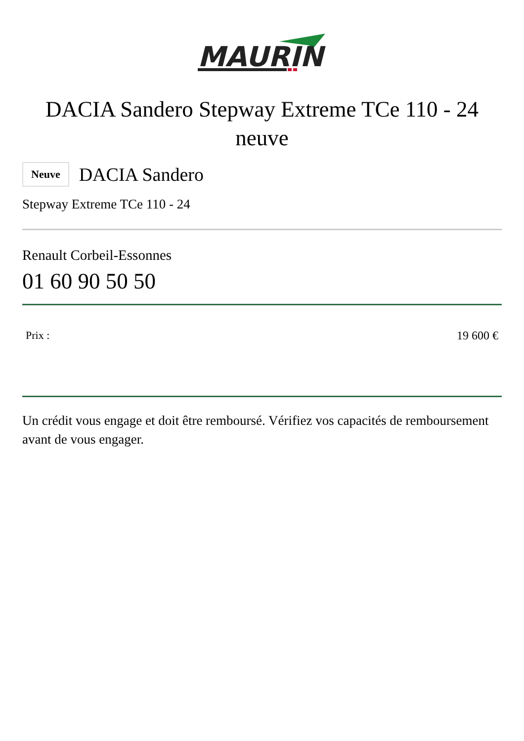MAURIN
DACIA Sandero Stepway Extreme TCe 110 - 24 neuve
Neuve DACIA Sandero
Stepway Extreme TCe 110 - 24
Renault Corbeil-Essonnes
01 60 90 50 50
Prix : 19 600 €
Un crédit vous engage et doit être remboursé. Vérifiez vos capacités de remboursement avant de vous engager.